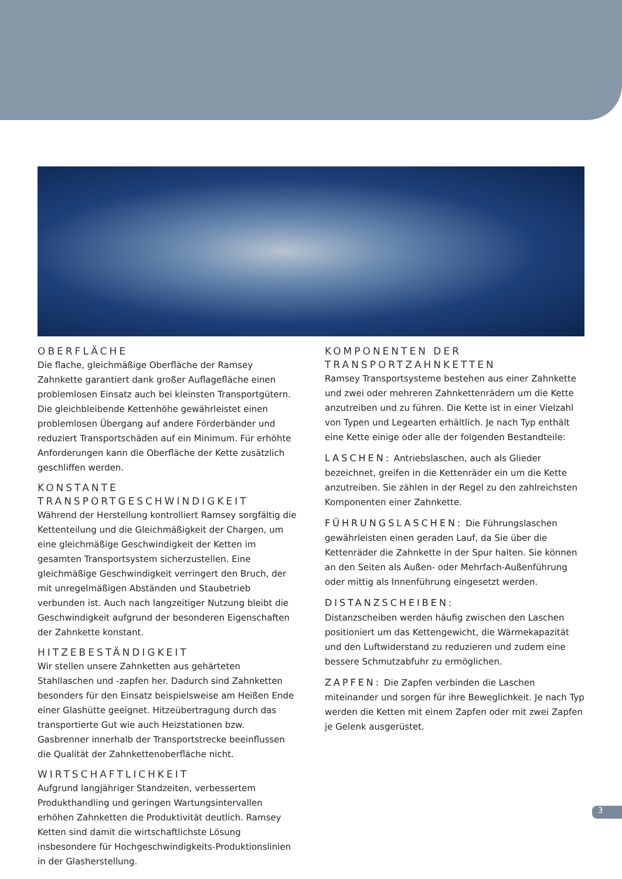OBERFLÄCHE
Die flache, gleichmäßige Oberfläche der Ramsey Zahnkette garantiert dank großer Auflagefläche einen problemlosen Einsatz auch bei kleinsten Transportgütern. Die gleichbleibende Kettenhöhe gewährleistet einen problemlosen Übergang auf andere Förderbänder und reduziert Transportschäden auf ein Minimum. Für erhöhte Anforderungen kann die Oberfläche der Kette zusätzlich geschliffen werden.
KONSTANTE TRANSPORTGESCHWINDIGKEIT
Während der Herstellung kontrolliert Ramsey sorgfältig die Kettenteilung und die Gleichmäßigkeit der Chargen, um eine gleichmäßige Geschwindigkeit der Ketten im gesamten Transportsystem sicherzustellen. Eine gleichmäßige Geschwindigkeit verringert den Bruch, der mit unregelmäßigen Abständen und Staubetrieb verbunden ist. Auch nach langzeitiger Nutzung bleibt die Geschwindigkeit aufgrund der besonderen Eigenschaften der Zahnkette konstant.
HITZEBESTÄNDIGKEIT
Wir stellen unsere Zahnketten aus gehärteten Stahllaschen und -zapfen her. Dadurch sind Zahnketten besonders für den Einsatz beispielsweise am Heißen Ende einer Glashütte geeignet. Hitzeübertragung durch das transportierte Gut wie auch Heizstationen bzw. Gasbrenner innerhalb der Transportstrecke beeinflussen die Qualität der Zahnkettenoberfläche nicht.
WIRTSCHAFTLICHKEIT
Aufgrund langjähriger Standzeiten, verbessertem Produkthandling und geringen Wartungsintervallen erhöhen Zahnketten die Produktivität deutlich. Ramsey Ketten sind damit die wirtschaftlichste Lösung insbesondere für Hochgeschwindigkeits-Produktionslinien in der Glasherstellung.
KOMPONENTEN DER TRANSPORTZAHNKETTEN
Ramsey Transportsysteme bestehen aus einer Zahnkette und zwei oder mehreren Zahnkettenrädern um die Kette anzutreiben und zu führen. Die Kette ist in einer Vielzahl von Typen und Legearten erhältlich. Je nach Typ enthält eine Kette einige oder alle der folgenden Bestandteile:
LASCHEN: Antriebslaschen, auch als Glieder bezeichnet, greifen in die Kettenräder ein um die Kette anzutreiben. Sie zählen in der Regel zu den zahlreichsten Komponenten einer Zahnkette.
FÜHRUNGSLASCHEN: Die Führungslaschen gewährleisten einen geraden Lauf, da Sie über die Kettenräder die Zahnkette in der Spur halten. Sie können an den Seiten als Außen- oder Mehrfach-Außenführung oder mittig als Innenführung eingesetzt werden.
DISTANZSCHEIBEN:
Distanzscheiben werden häufig zwischen den Laschen positioniert um das Kettengewicht, die Wärmekapazität und den Luftwiderstand zu reduzieren und zudem eine bessere Schmutzabfuhr zu ermöglichen.
ZAPFEN: Die Zapfen verbinden die Laschen miteinander und sorgen für ihre Beweglichkeit. Je nach Typ werden die Ketten mit einem Zapfen oder mit zwei Zapfen je Gelenk ausgerüstet.
3